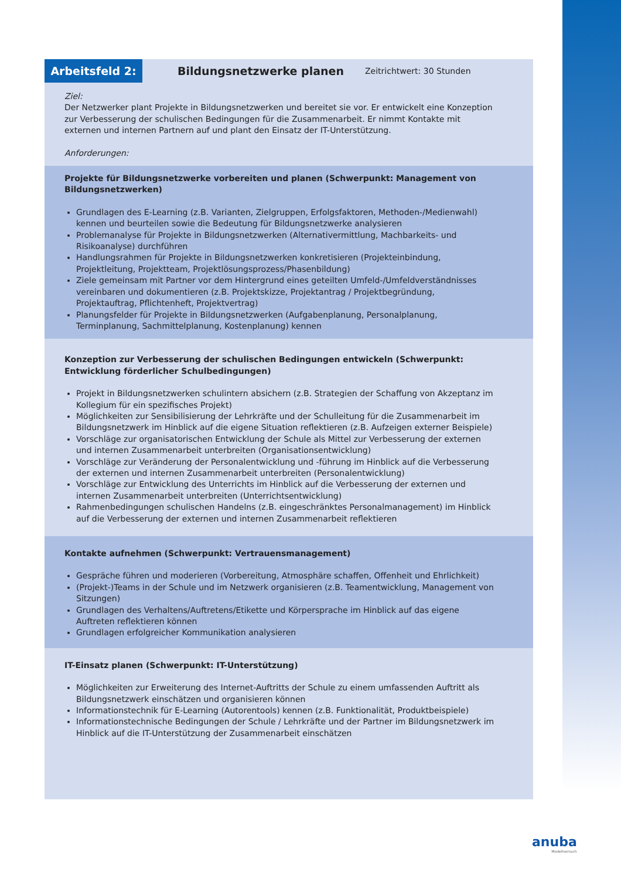Arbeitsfeld 2:
Bildungsnetzwerke planen
Zeitrichtwert: 30 Stunden
Ziel:
Der Netzwerker plant Projekte in Bildungsnetzwerken und bereitet sie vor. Er entwickelt eine Konzeption zur Verbesserung der schulischen Bedingungen für die Zusammenarbeit. Er nimmt Kontakte mit externen und internen Partnern auf und plant den Einsatz der IT-Unterstützung.
Anforderungen:
Projekte für Bildungsnetzwerke vorbereiten und planen (Schwerpunkt: Management von Bildungsnetzwerken)
Grundlagen des E-Learning (z.B. Varianten, Zielgruppen, Erfolgsfaktoren, Methoden-/Medienwahl) kennen und beurteilen sowie die Bedeutung für Bildungsnetzwerke analysieren
Problemanalyse für Projekte in Bildungsnetzwerken (Alternativermittlung, Machbarkeits- und Risikoanalyse) durchführen
Handlungsrahmen für Projekte in Bildungsnetzwerken konkretisieren (Projekteinbindung, Projektleitung, Projektteam, Projektlösungsprozess/Phasenbildung)
Ziele gemeinsam mit Partner vor dem Hintergrund eines geteilten Umfeld-/Umfeldverständnisses vereinbaren und dokumentieren (z.B. Projektskizze, Projektantrag / Projektbegründung, Projektauftrag, Pflichtenheft, Projektvertrag)
Planungsfelder für Projekte in Bildungsnetzwerken (Aufgabenplanung, Personalplanung, Terminplanung, Sachmittelplanung, Kostenplanung) kennen
Konzeption zur Verbesserung der schulischen Bedingungen entwickeln (Schwerpunkt: Entwicklung förderlicher Schulbedingungen)
Projekt in Bildungsnetzwerken schulintern absichern (z.B. Strategien der Schaffung von Akzeptanz im Kollegium für ein spezifisches Projekt)
Möglichkeiten zur Sensibilisierung der Lehrkräfte und der Schulleitung für die Zusammenarbeit im Bildungsnetzwerk im Hinblick auf die eigene Situation reflektieren (z.B. Aufzeigen externer Beispiele)
Vorschläge zur organisatorischen Entwicklung der Schule als Mittel zur Verbesserung der externen und internen Zusammenarbeit unterbreiten (Organisationsentwicklung)
Vorschläge zur Veränderung der Personalentwicklung und -führung im Hinblick auf die Verbesserung der externen und internen Zusammenarbeit unterbreiten (Personalentwicklung)
Vorschläge zur Entwicklung des Unterrichts im Hinblick auf die Verbesserung der externen und internen Zusammenarbeit unterbreiten (Unterrichtsentwicklung)
Rahmenbedingungen schulischen Handelns (z.B. eingeschränktes Personalmanagement) im Hinblick auf die Verbesserung der externen und internen Zusammenarbeit reflektieren
Kontakte aufnehmen (Schwerpunkt: Vertrauensmanagement)
Gespräche führen und moderieren (Vorbereitung, Atmosphäre schaffen, Offenheit und Ehrlichkeit)
(Projekt-)Teams in der Schule und im Netzwerk organisieren (z.B. Teamentwicklung, Management von Sitzungen)
Grundlagen des Verhaltens/Auftretens/Etikette und Körpersprache im Hinblick auf das eigene Auftreten reflektieren können
Grundlagen erfolgreicher Kommunikation analysieren
IT-Einsatz planen (Schwerpunkt: IT-Unterstützung)
Möglichkeiten zur Erweiterung des Internet-Auftritts der Schule zu einem umfassenden Auftritt als Bildungsnetzwerk einschätzen und organisieren können
Informationstechnik für E-Learning (Autorentools) kennen (z.B. Funktionalität, Produktbeispiele)
Informationstechnische Bedingungen der Schule / Lehrkräfte und der Partner im Bildungsnetzwerk im Hinblick auf die IT-Unterstützung der Zusammenarbeit einschätzen
anuba
Modellversuch